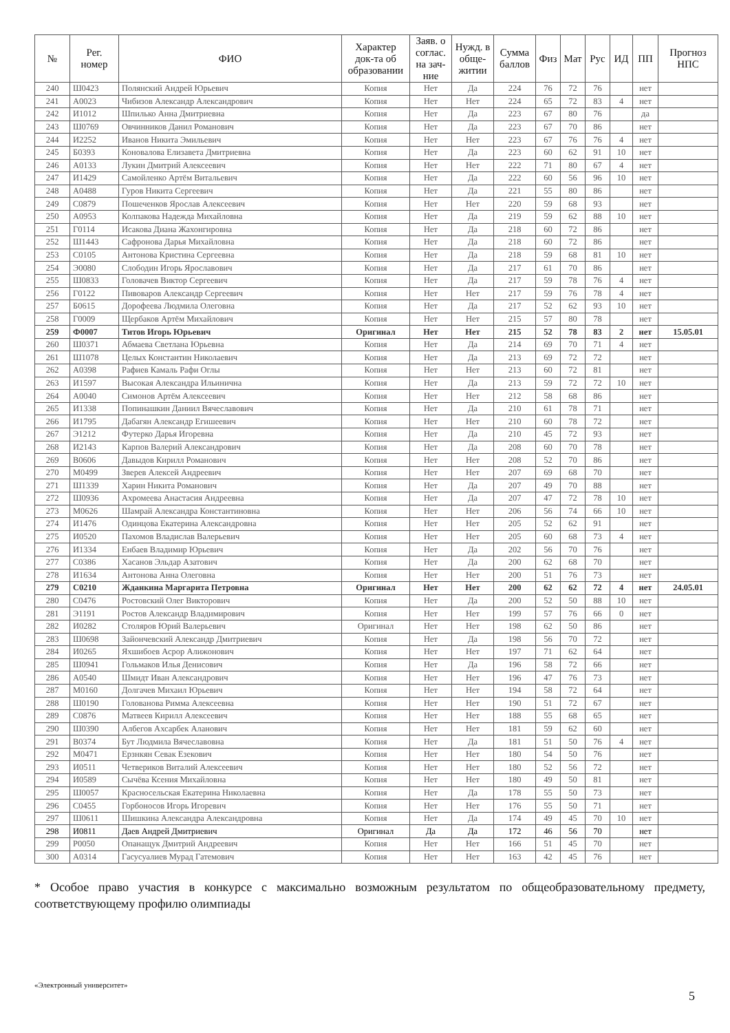| № | Рег. номер | ФИО | Характер док-та об образовании | Заяв. о соглас. на зач-ние | Нужд. в обще-житии | Сумма баллов | Физ | Мат | Рус | ИД | ПП | Прогноз НПС |
| --- | --- | --- | --- | --- | --- | --- | --- | --- | --- | --- | --- | --- |
| 240 | Ш0423 | Полянский Андрей Юрьевич | Копия | Нет | Да | 224 | 76 | 72 | 76 | | нет | |
| 241 | А0023 | Чибизов Александр Александрович | Копия | Нет | Нет | 224 | 65 | 72 | 83 | 4 | нет | |
| 242 | И1012 | Шпилько Анна Дмитриевна | Копия | Нет | Да | 223 | 67 | 80 | 76 | | да | |
| 243 | Ш0769 | Овчинников Данил Романович | Копия | Нет | Да | 223 | 67 | 70 | 86 | | нет | |
| 244 | И2252 | Иванов Никита Эмильевич | Копия | Нет | Нет | 223 | 67 | 76 | 76 | 4 | нет | |
| 245 | Б0393 | Коновалова Елизавета Дмитриевна | Копия | Нет | Да | 223 | 60 | 62 | 91 | 10 | нет | |
| 246 | А0133 | Лукин Дмитрий Алексеевич | Копия | Нет | Нет | 222 | 71 | 80 | 67 | 4 | нет | |
| 247 | И1429 | Самойленко Артём Витальевич | Копия | Нет | Да | 222 | 60 | 56 | 96 | 10 | нет | |
| 248 | А0488 | Гуров Никита Сергеевич | Копия | Нет | Да | 221 | 55 | 80 | 86 | | нет | |
| 249 | С0879 | Пошеченков Ярослав Алексеевич | Копия | Нет | Нет | 220 | 59 | 68 | 93 | | нет | |
| 250 | А0953 | Колпакова Надежда Михайловна | Копия | Нет | Да | 219 | 59 | 62 | 88 | 10 | нет | |
| 251 | Г0114 | Исакова Диана Жахонгировна | Копия | Нет | Да | 218 | 60 | 72 | 86 | | нет | |
| 252 | Ш1443 | Сафронова Дарья Михайловна | Копия | Нет | Да | 218 | 60 | 72 | 86 | | нет | |
| 253 | С0105 | Антонова Кристина Сергеевна | Копия | Нет | Да | 218 | 59 | 68 | 81 | 10 | нет | |
| 254 | Э0080 | Слободин Игорь Ярославович | Копия | Нет | Да | 217 | 61 | 70 | 86 | | нет | |
| 255 | Ш0833 | Головачев Виктор Сергеевич | Копия | Нет | Да | 217 | 59 | 78 | 76 | 4 | нет | |
| 256 | Г0122 | Пивоваров Александр Сергеевич | Копия | Нет | Нет | 217 | 59 | 76 | 78 | 4 | нет | |
| 257 | Б0615 | Дорофеева Людмила Олеговна | Копия | Нет | Да | 217 | 52 | 62 | 93 | 10 | нет | |
| 258 | Г0009 | Щербаков Артём Михайлович | Копия | Нет | Нет | 215 | 57 | 80 | 78 | | нет | |
| 259 | Ф0007 | Титов Игорь Юрьевич | Оригинал | Нет | Нет | 215 | 52 | 78 | 83 | 2 | нет | 15.05.01 |
| 260 | Ш0371 | Абмаева Светлана Юрьевна | Копия | Нет | Да | 214 | 69 | 70 | 71 | 4 | нет | |
| 261 | Ш1078 | Целых Константин Николаевич | Копия | Нет | Да | 213 | 69 | 72 | 72 | | нет | |
| 262 | А0398 | Рафиев Камаль Рафи Оглы | Копия | Нет | Нет | 213 | 60 | 72 | 81 | | нет | |
| 263 | И1597 | Высокая Александра Ильинична | Копия | Нет | Да | 213 | 59 | 72 | 72 | 10 | нет | |
| 264 | А0040 | Симонов Артём Алексеевич | Копия | Нет | Нет | 212 | 58 | 68 | 86 | | нет | |
| 265 | И1338 | Попинашкин Даниил Вячеславович | Копия | Нет | Да | 210 | 61 | 78 | 71 | | нет | |
| 266 | И1795 | Дабагян Александр Егишеевич | Копия | Нет | Нет | 210 | 60 | 78 | 72 | | нет | |
| 267 | Э1212 | Футерко Дарья Игоревна | Копия | Нет | Да | 210 | 45 | 72 | 93 | | нет | |
| 268 | И2143 | Карпов Валерий Александрович | Копия | Нет | Да | 208 | 60 | 70 | 78 | | нет | |
| 269 | В0606 | Давыдов Кирилл Романович | Копия | Нет | Нет | 208 | 52 | 70 | 86 | | нет | |
| 270 | М0499 | Зверев Алексей Андреевич | Копия | Нет | Нет | 207 | 69 | 68 | 70 | | нет | |
| 271 | Ш1339 | Харин Никита Романович | Копия | Нет | Да | 207 | 49 | 70 | 88 | | нет | |
| 272 | Ш0936 | Ахромеева Анастасия Андреевна | Копия | Нет | Да | 207 | 47 | 72 | 78 | 10 | нет | |
| 273 | М0626 | Шамрай Александра Константиновна | Копия | Нет | Нет | 206 | 56 | 74 | 66 | 10 | нет | |
| 274 | И1476 | Одинцова Екатерина Александровна | Копия | Нет | Нет | 205 | 52 | 62 | 91 | | нет | |
| 275 | И0520 | Пахомов Владислав Валерьевич | Копия | Нет | Нет | 205 | 60 | 68 | 73 | 4 | нет | |
| 276 | И1334 | Енбаев Владимир Юрьевич | Копия | Нет | Да | 202 | 56 | 70 | 76 | | нет | |
| 277 | С0386 | Хасанов Эльдар Азатович | Копия | Нет | Да | 200 | 62 | 68 | 70 | | нет | |
| 278 | И1634 | Антонова Анна Олеговна | Копия | Нет | Нет | 200 | 51 | 76 | 73 | | нет | |
| 279 | С0210 | Жданкина Маргарита Петровна | Оригинал | Нет | Нет | 200 | 62 | 62 | 72 | 4 | нет | 24.05.01 |
| 280 | С0476 | Ростовский Олег Викторович | Копия | Нет | Да | 200 | 52 | 50 | 88 | 10 | нет | |
| 281 | Э1191 | Ростов Александр Владимирович | Копия | Нет | Нет | 199 | 57 | 76 | 66 | 0 | нет | |
| 282 | И0282 | Столяров Юрий Валерьевич | Оригинал | Нет | Нет | 198 | 62 | 50 | 86 | | нет | |
| 283 | Ш0698 | Зайончевский Александр Дмитриевич | Копия | Нет | Да | 198 | 56 | 70 | 72 | | нет | |
| 284 | И0265 | Яхшибоев Асрор Алижонович | Копия | Нет | Нет | 197 | 71 | 62 | 64 | | нет | |
| 285 | Ш0941 | Гольмаков Илья Денисович | Копия | Нет | Да | 196 | 58 | 72 | 66 | | нет | |
| 286 | А0540 | Шмидт Иван Александрович | Копия | Нет | Нет | 196 | 47 | 76 | 73 | | нет | |
| 287 | М0160 | Долгачев Михаил Юрьевич | Копия | Нет | Нет | 194 | 58 | 72 | 64 | | нет | |
| 288 | Ш0190 | Голованова Римма Алексеевна | Копия | Нет | Нет | 190 | 51 | 72 | 67 | | нет | |
| 289 | С0876 | Матвеев Кирилл Алексеевич | Копия | Нет | Нет | 188 | 55 | 68 | 65 | | нет | |
| 290 | Ш0390 | Албегов Ахсарбек Аланович | Копия | Нет | Нет | 181 | 59 | 62 | 60 | | нет | |
| 291 | В0374 | Бут Людмила Вячеславовна | Копия | Нет | Да | 181 | 51 | 50 | 76 | 4 | нет | |
| 292 | М0471 | Ерзнкян Севак Езекович | Копия | Нет | Нет | 180 | 54 | 50 | 76 | | нет | |
| 293 | И0511 | Четвериков Виталий Алексеевич | Копия | Нет | Нет | 180 | 52 | 56 | 72 | | нет | |
| 294 | И0589 | Сычёва Ксения Михайловна | Копия | Нет | Нет | 180 | 49 | 50 | 81 | | нет | |
| 295 | Ш0057 | Красносельская Екатерина Николаевна | Копия | Нет | Да | 178 | 55 | 50 | 73 | | нет | |
| 296 | С0455 | Горбоносов Игорь Игоревич | Копия | Нет | Нет | 176 | 55 | 50 | 71 | | нет | |
| 297 | Ш0611 | Шишкина Александра Александровна | Копия | Нет | Да | 174 | 49 | 45 | 70 | 10 | нет | |
| 298 | И0811 | Даев Андрей Дмитриевич | Оригинал | Да | Да | 172 | 46 | 56 | 70 | | нет | |
| 299 | Р0050 | Опанащук Дмитрий Андреевич | Копия | Нет | Нет | 166 | 51 | 45 | 70 | | нет | |
| 300 | А0314 | Гасусуалиев Мурад Гатемович | Копия | Нет | Нет | 163 | 42 | 45 | 76 | | нет | |
* Особое право участия в конкурсе с максимально возможным результатом по общеобразовательному предмету, соответствующему профилю олимпиады
«Электронный университет»
5